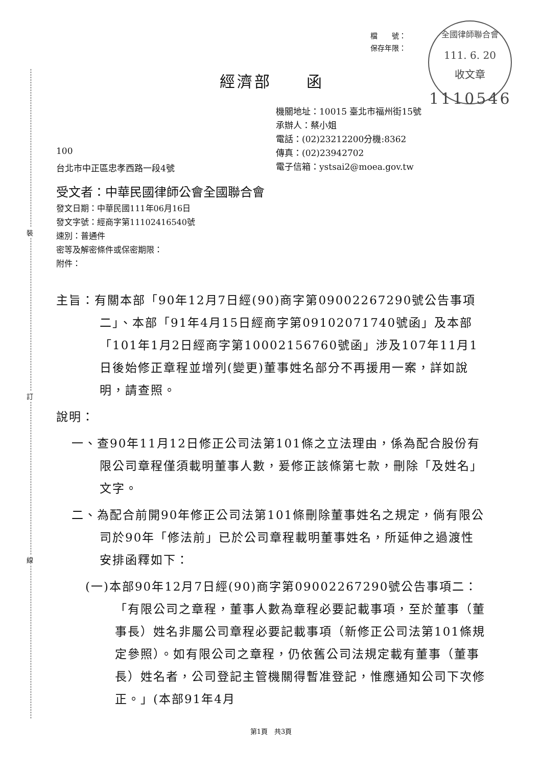裝
訂
線
檔　　號：
保存年限：
全國律師聯合會
111. 6. 20
收文章
經濟部　　函
1110546
機關地址：10015 臺北市福州街15號
承辦人：蔡小姐
電話：(02)23212200分機:8362
傳真：(02)23942702
電子信箱：ystsai2@moea.gov.tw
100
台北市中正區忠孝西路一段4號
受文者：中華民國律師公會全國聯合會
發文日期：中華民國111年06月16日
發文字號：經商字第11102416540號
速別：普通件
密等及解密條件或保密期限：
附件：
主旨：有關本部「90年12月7日經(90)商字第09002267290號公告事項二」、本部「91年4月15日經商字第09102071740號函」及本部「101年1月2日經商字第10002156760號函」涉及107年11月1日後始修正章程並增列(變更)董事姓名部分不再援用一案，詳如說明，請查照。
說明：
一、查90年11月12日修正公司法第101條之立法理由，係為配合股份有限公司章程僅須載明董事人數，爰修正該條第七款，刪除「及姓名」文字。
二、為配合前開90年修正公司法第101條刪除董事姓名之規定，倘有限公司於90年「修法前」已於公司章程載明董事姓名，所延伸之過渡性安排函釋如下：
(一)本部90年12月7日經(90)商字第09002267290號公告事項二：「有限公司之章程，董事人數為章程必要記載事項，至於董事（董事長）姓名非屬公司章程必要記載事項（新修正公司法第101條規定參照）。如有限公司之章程，仍依舊公司法規定載有董事（董事長）姓名者，公司登記主管機關得暫准登記，惟應通知公司下次修正。」(本部91年4月
第1頁　共3頁